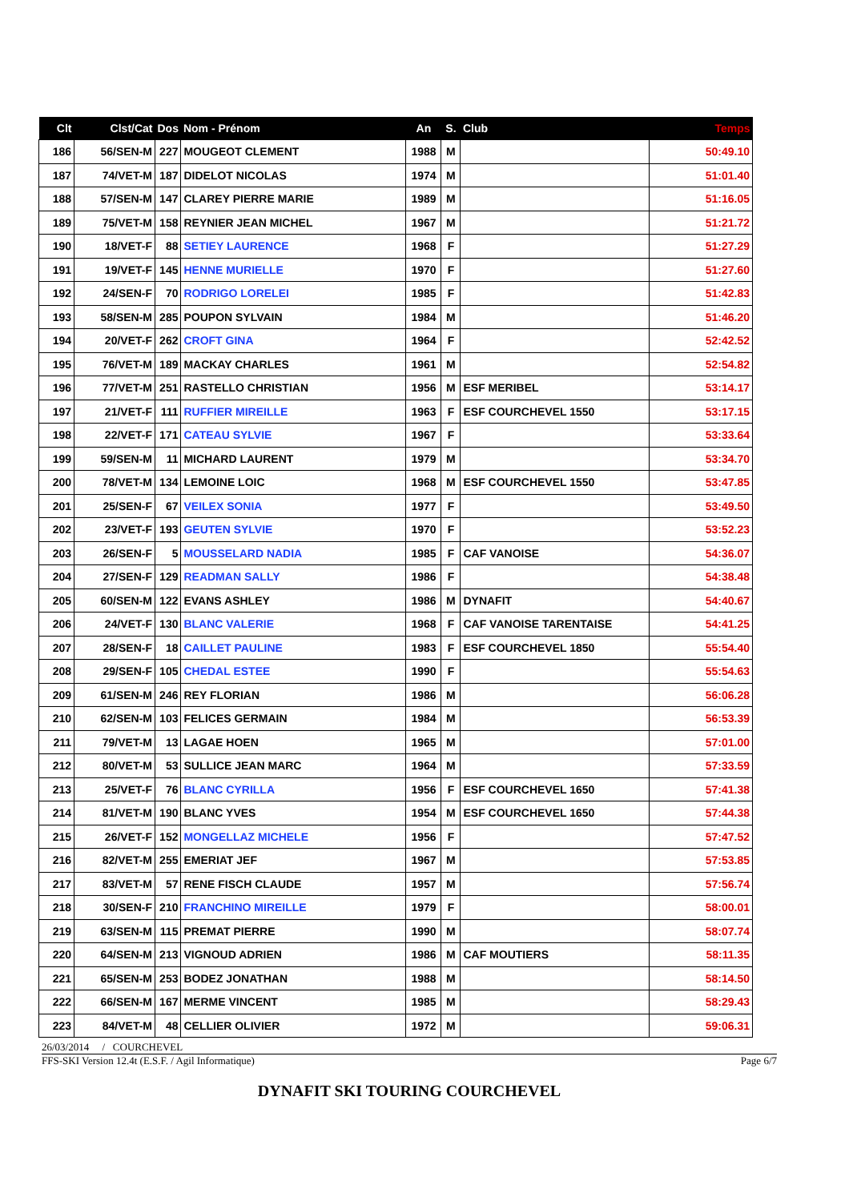| Clt | Clst/Cat | Dos | Nom - Prénom | An | S. | Club | Temps |
| --- | --- | --- | --- | --- | --- | --- | --- |
| 186 | 56/SEN-M | 227 | MOUGEOT CLEMENT | 1988 | M | | 50:49.10 |
| 187 | 74/VET-M | 187 | DIDELOT NICOLAS | 1974 | M | | 51:01.40 |
| 188 | 57/SEN-M | 147 | CLAREY PIERRE MARIE | 1989 | M | | 51:16.05 |
| 189 | 75/VET-M | 158 | REYNIER JEAN MICHEL | 1967 | M | | 51:21.72 |
| 190 | 18/VET-F | 88 | SETIEY LAURENCE | 1968 | F | | 51:27.29 |
| 191 | 19/VET-F | 145 | HENNE MURIELLE | 1970 | F | | 51:27.60 |
| 192 | 24/SEN-F | 70 | RODRIGO LORELEI | 1985 | F | | 51:42.83 |
| 193 | 58/SEN-M | 285 | POUPON SYLVAIN | 1984 | M | | 51:46.20 |
| 194 | 20/VET-F | 262 | CROFT GINA | 1964 | F | | 52:42.52 |
| 195 | 76/VET-M | 189 | MACKAY CHARLES | 1961 | M | | 52:54.82 |
| 196 | 77/VET-M | 251 | RASTELLO CHRISTIAN | 1956 | M | ESF MERIBEL | 53:14.17 |
| 197 | 21/VET-F | 111 | RUFFIER MIREILLE | 1963 | F | ESF COURCHEVEL 1550 | 53:17.15 |
| 198 | 22/VET-F | 171 | CATEAU SYLVIE | 1967 | F | | 53:33.64 |
| 199 | 59/SEN-M | 11 | MICHARD LAURENT | 1979 | M | | 53:34.70 |
| 200 | 78/VET-M | 134 | LEMOINE LOIC | 1968 | M | ESF COURCHEVEL 1550 | 53:47.85 |
| 201 | 25/SEN-F | 67 | VEILEX SONIA | 1977 | F | | 53:49.50 |
| 202 | 23/VET-F | 193 | GEUTEN SYLVIE | 1970 | F | | 53:52.23 |
| 203 | 26/SEN-F | 5 | MOUSSELARD NADIA | 1985 | F | CAF VANOISE | 54:36.07 |
| 204 | 27/SEN-F | 129 | READMAN SALLY | 1986 | F | | 54:38.48 |
| 205 | 60/SEN-M | 122 | EVANS ASHLEY | 1986 | M | DYNAFIT | 54:40.67 |
| 206 | 24/VET-F | 130 | BLANC VALERIE | 1968 | F | CAF VANOISE TARENTAISE | 54:41.25 |
| 207 | 28/SEN-F | 18 | CAILLET PAULINE | 1983 | F | ESF COURCHEVEL 1850 | 55:54.40 |
| 208 | 29/SEN-F | 105 | CHEDAL ESTEE | 1990 | F | | 55:54.63 |
| 209 | 61/SEN-M | 246 | REY FLORIAN | 1986 | M | | 56:06.28 |
| 210 | 62/SEN-M | 103 | FELICES GERMAIN | 1984 | M | | 56:53.39 |
| 211 | 79/VET-M | 13 | LAGAE HOEN | 1965 | M | | 57:01.00 |
| 212 | 80/VET-M | 53 | SULLICE JEAN MARC | 1964 | M | | 57:33.59 |
| 213 | 25/VET-F | 76 | BLANC CYRILLA | 1956 | F | ESF COURCHEVEL 1650 | 57:41.38 |
| 214 | 81/VET-M | 190 | BLANC YVES | 1954 | M | ESF COURCHEVEL 1650 | 57:44.38 |
| 215 | 26/VET-F | 152 | MONGELLAZ MICHELE | 1956 | F | | 57:47.52 |
| 216 | 82/VET-M | 255 | EMERIAT JEF | 1967 | M | | 57:53.85 |
| 217 | 83/VET-M | 57 | RENE FISCH CLAUDE | 1957 | M | | 57:56.74 |
| 218 | 30/SEN-F | 210 | FRANCHINO MIREILLE | 1979 | F | | 58:00.01 |
| 219 | 63/SEN-M | 115 | PREMAT PIERRE | 1990 | M | | 58:07.74 |
| 220 | 64/SEN-M | 213 | VIGNOUD ADRIEN | 1986 | M | CAF MOUTIERS | 58:11.35 |
| 221 | 65/SEN-M | 253 | BODEZ JONATHAN | 1988 | M | | 58:14.50 |
| 222 | 66/SEN-M | 167 | MERME VINCENT | 1985 | M | | 58:29.43 |
| 223 | 84/VET-M | 48 | CELLIER OLIVIER | 1972 | M | | 59:06.31 |
26/03/2014 / COURCHEVEL
FFS-SKI Version 12.4t (E.S.F. / Agil Informatique) Page 6/7
DYNAFIT SKI TOURING COURCHEVEL